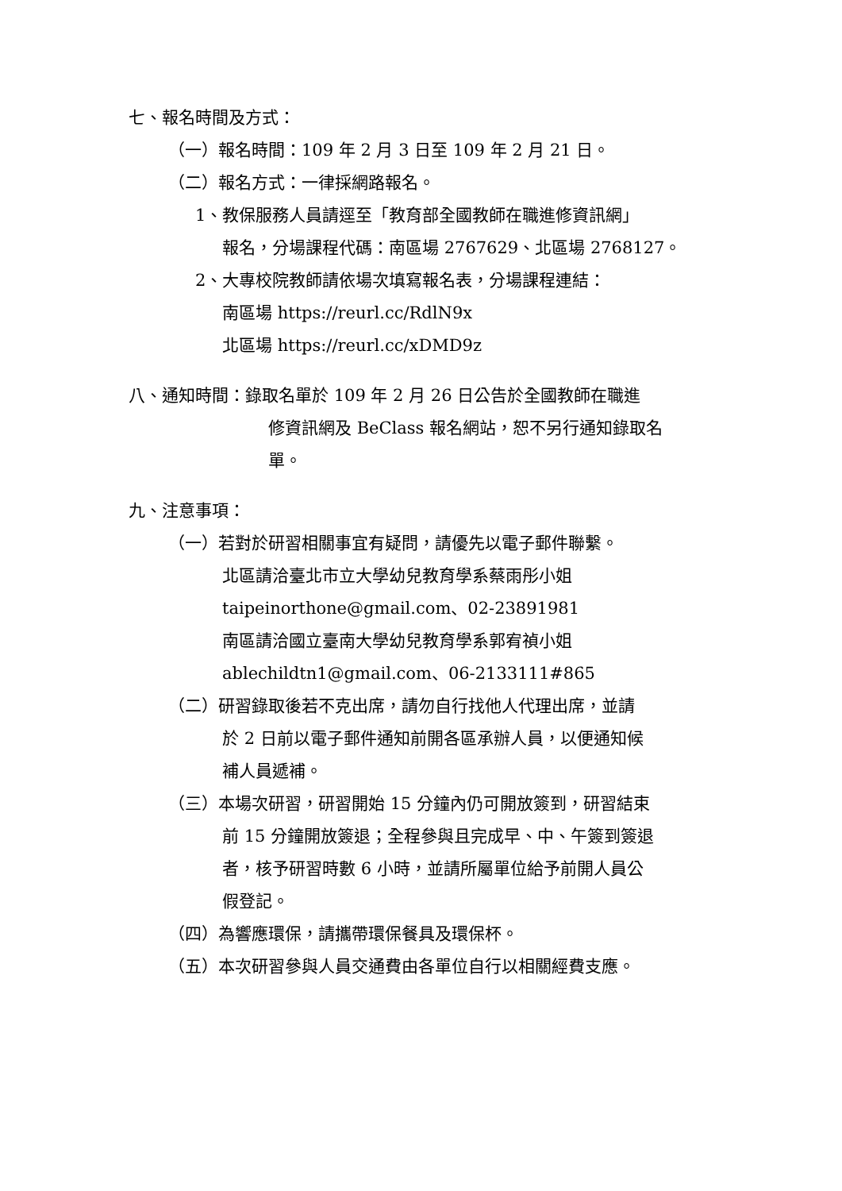七、報名時間及方式：
（一）報名時間：109 年 2 月 3 日至 109 年 2 月 21 日。
（二）報名方式：一律採網路報名。
1、教保服務人員請逕至「教育部全國教師在職進修資訊網」
報名，分場課程代碼：南區場 2767629、北區場 2768127。
2、大專校院教師請依場次填寫報名表，分場課程連結：
南區場 https://reurl.cc/RdlN9x
北區場 https://reurl.cc/xDMD9z
八、通知時間：錄取名單於 109 年 2 月 26 日公告於全國教師在職進
修資訊網及 BeClass 報名網站，恕不另行通知錄取名
單。
九、注意事項：
（一）若對於研習相關事宜有疑問，請優先以電子郵件聯繫。
北區請洽臺北市立大學幼兒教育學系蔡雨彤小姐
taipeinorthone@gmail.com、02-23891981
南區請洽國立臺南大學幼兒教育學系郭宥禎小姐
ablechildtn1@gmail.com、06-2133111#865
（二）研習錄取後若不克出席，請勿自行找他人代理出席，並請
於 2 日前以電子郵件通知前開各區承辦人員，以便通知候
補人員遞補。
（三）本場次研習，研習開始 15 分鐘內仍可開放簽到，研習結束
前 15 分鐘開放簽退；全程參與且完成早、中、午簽到簽退
者，核予研習時數 6 小時，並請所屬單位給予前開人員公
假登記。
（四）為響應環保，請攜帶環保餐具及環保杯。
（五）本次研習參與人員交通費由各單位自行以相關經費支應。